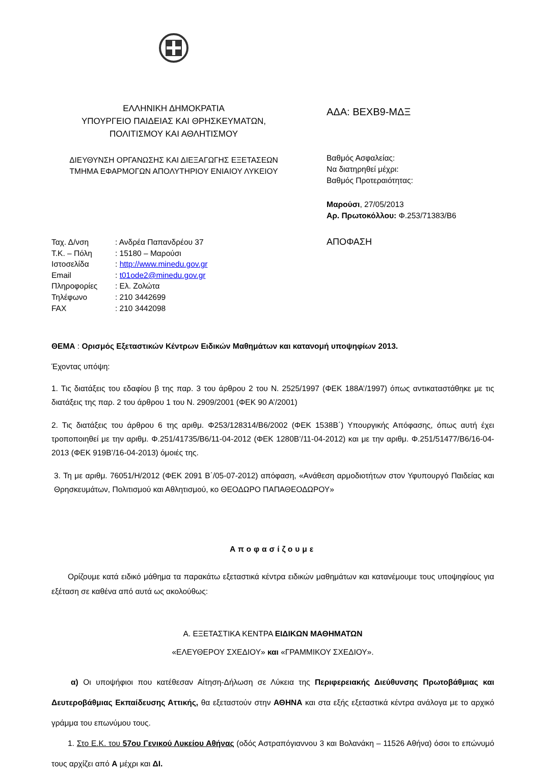ΕΛΛΗΝΙΚΗ ΔΗΜΟΚΡΑΤΙΑ
ΥΠΟΥΡΓΕΙΟ ΠΑΙΔΕΙΑΣ ΚΑΙ ΘΡΗΣΚΕΥΜΑΤΩΝ,
ΠΟΛΙΤΙΣΜΟΥ ΚΑΙ ΑΘΛΗΤΙΣΜΟΥ
ΔΙΕΥΘΥΝΣΗ ΟΡΓΑΝΩΣΗΣ ΚΑΙ ΔΙΕΞΑΓΩΓΗΣ ΕΞΕΤΑΣΕΩΝ
ΤΜΗΜΑ ΕΦΑΡΜΟΓΩΝ ΑΠΟΛΥΤΗΡΙΟΥ ΕΝΙΑΙΟΥ ΛΥΚΕΙΟΥ
ΑΔΑ: ΒΕΧΒ9-ΜΔΞ
Βαθμός Ασφαλείας:
Να διατηρηθεί μέχρι:
Βαθμός Προτεραιότητας:
Μαρούσι, 27/05/2013
Αρ. Πρωτοκόλλου: Φ.253/71383/Β6
| Ταχ. Δ/νση | : Ανδρέα Παπανδρέου 37 |
| Τ.Κ. – Πόλη | : 15180 – Μαρούσι |
| Ιστοσελίδα | : http://www.minedu.gov.gr |
| Email | : t01ode2@minedu.gov.gr |
| Πληροφορίες | : Ελ. Ζολώτα |
| Τηλέφωνο | : 210 3442699 |
| FAX | : 210 3442098 |
ΑΠΟΦΑΣΗ
ΘΕΜΑ : Ορισμός Εξεταστικών Κέντρων Ειδικών Μαθημάτων και κατανομή υποψηφίων 2013.
Έχοντας υπόψη:
1. Τις διατάξεις του εδαφίου β της παρ. 3 του άρθρου 2 του Ν. 2525/1997 (ΦΕΚ 188Α’/1997) όπως αντικαταστάθηκε με τις διατάξεις της παρ. 2 του άρθρου 1 του Ν. 2909/2001 (ΦΕΚ 90 Α’/2001)
2. Τις διατάξεις του άρθρου 6 της αριθμ. Φ253/128314/Β6/2002 (ΦΕΚ 1538Β΄) Υπουργικής Απόφασης, όπως αυτή έχει τροποποιηθεί με την αριθμ. Φ.251/41735/Β6/11-04-2012 (ΦΕΚ 1280Β’/11-04-2012) και με την αριθμ. Φ.251/51477/Β6/16-04-2013 (ΦΕΚ 919Β’/16-04-2013) όμοιές της.
3. Τη με αριθμ. 76051/Η/2012 (ΦΕΚ 2091 Β΄/05-07-2012) απόφαση, «Ανάθεση αρμοδιοτήτων στον Υφυπουργό Παιδείας και Θρησκευμάτων, Πολιτισμού και Αθλητισμού, κο ΘΕΟΔΩΡΟ ΠΑΠΑΘΕΟΔΩΡΟΥ»
Αποφασίζουμε
Ορίζουμε κατά ειδικό μάθημα τα παρακάτω εξεταστικά κέντρα ειδικών μαθημάτων και κατανέμουμε τους υποψηφίους για εξέταση σε καθένα από αυτά ως ακολούθως:
Α. ΕΞΕΤΑΣΤΙΚΑ ΚΕΝΤΡΑ ΕΙΔΙΚΩΝ ΜΑΘΗΜΑΤΩΝ
«ΕΛΕΥΘΕΡΟΥ ΣΧΕΔΙΟΥ» και «ΓΡΑΜΜΙΚΟΥ ΣΧΕΔΙΟΥ».
α) Οι υποψήφιοι που κατέθεσαν Αίτηση-Δήλωση σε Λύκεια της Περιφερειακής Διεύθυνσης Πρωτοβάθμιας και Δευτεροβάθμιας Εκπαίδευσης Αττικής, θα εξεταστούν στην ΑΘΗΝΑ και στα εξής εξεταστικά κέντρα ανάλογα με το αρχικό γράμμα του επωνύμου τους.
1. Στο Ε.Κ. του 57ου Γενικού Λυκείου Αθήνας (οδός Αστραπόγιαννου 3 και Βολανάκη – 11526 Αθήνα) όσοι το επώνυμό τους αρχίζει από Α μέχρι και ΔΙ.